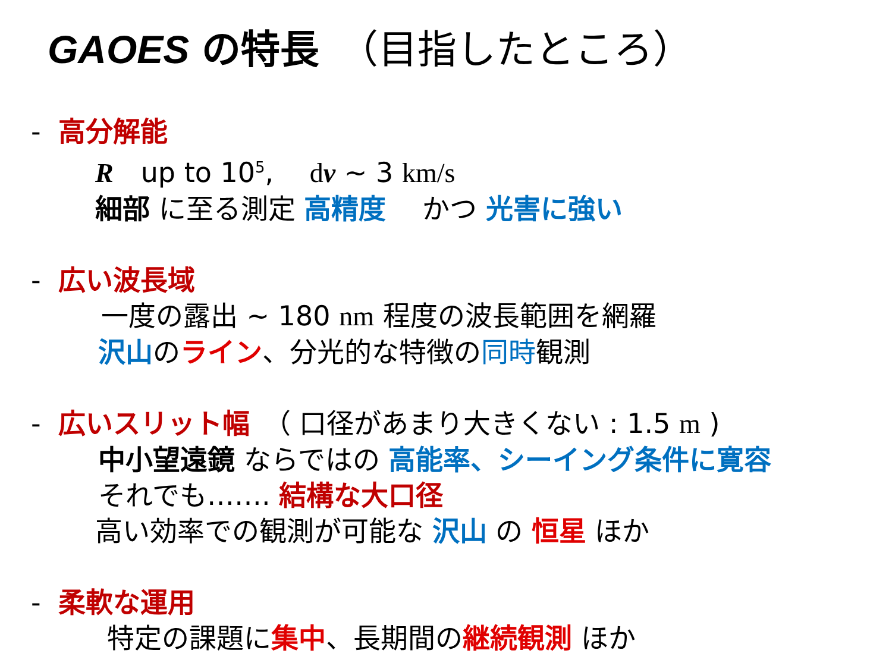GAOES の特長　（目指したところ）
- 高分解能
R　up to 10<sup>5</sup>,　 dv ~ 3 km/s
細部 に至る測定 高精度　 かつ 光害に強い
- 広い波長域
一度の露出 ~ 180 nm 程度の波長範囲を網羅
沢山のライン、分光的な特徴の同時観測
- 広いスリット幅　（ 口径があまり大きくない : 1.5 m )
中小望遠鏡 ならではの 高能率、シーイング条件に寛容
それでも……. 結構な大口径
高い効率での観測が可能な 沢山 の 恒星 ほか
- 柔軟な運用
特定の課題に集中、長期間の継続観測 ほか